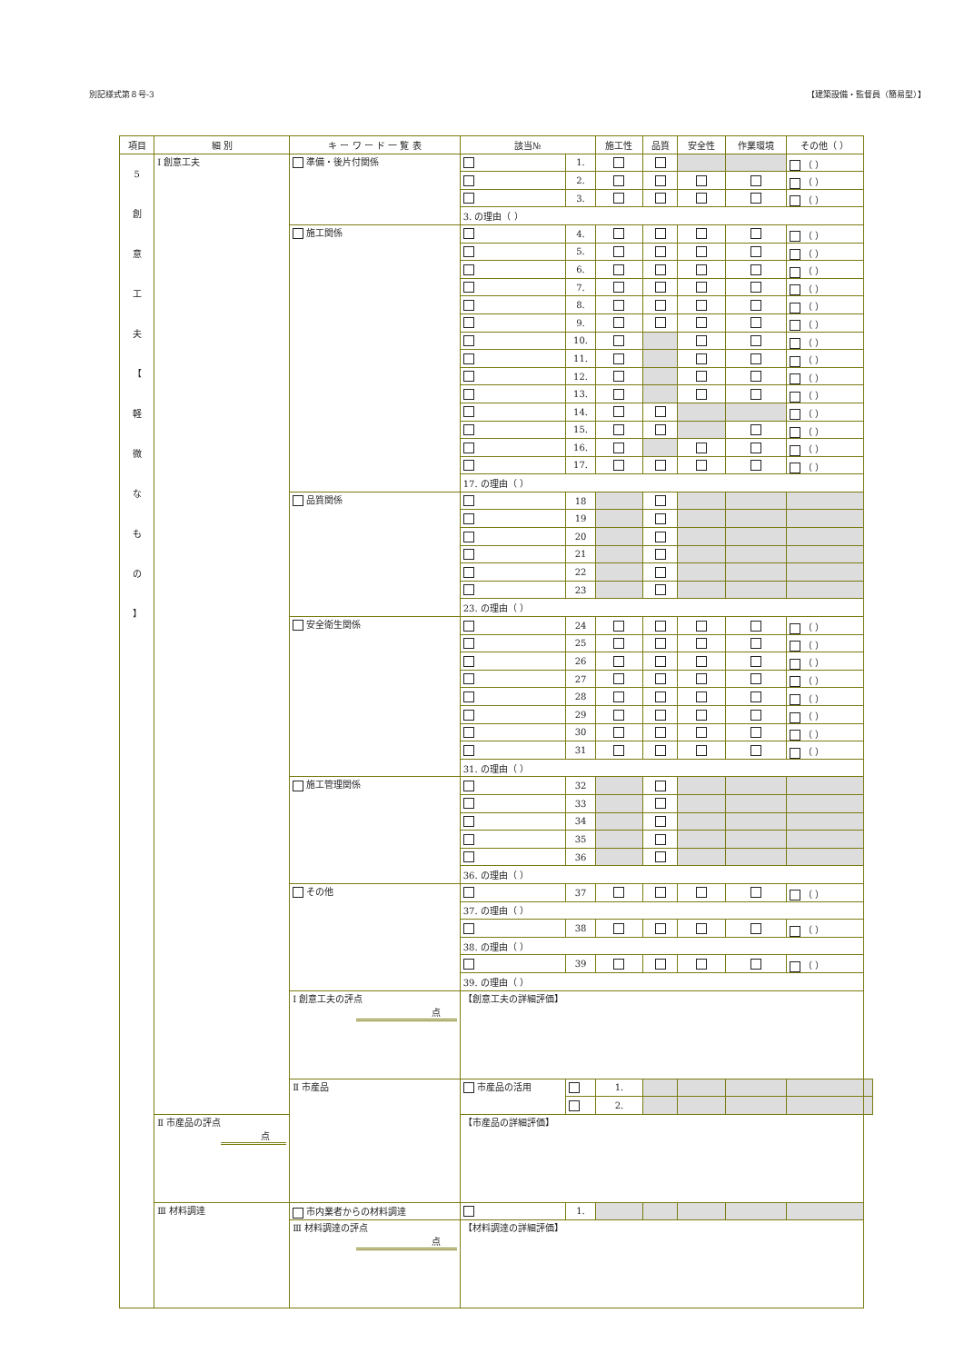別記様式第８号-3 【建築設備・監督員（簡易型）】
| 項目 | 細 別 | キ ー ワ ー ド 一 覧 表 | 該当№ | | 施工性 | 品質 | 安全性 | 作業環境 | その他（ ） | |
| --- | --- | --- | --- | --- | --- | --- | --- | --- | --- | --- |
| 5 創 意 工 夫 【 軽 微 な も の 】 | Ⅰ 創意工夫 | 準備・後片付関係 | | 1. | | | | | （ ） | |
| | | | | 2. | | | | | （ ） | |
| | | | | 3. | | | | | （ ） | |
| | | | 3. の理由（ ） | | | | | | | |
| | | 施工関係 | | 4. | | | | | （ ） | |
| | | | | 5. | | | | | （ ） | |
| | | | | 6. | | | | | （ ） | |
| | | | | 7. | | | | | （ ） | |
| | | | | 8. | | | | | （ ） | |
| | | | | 9. | | | | | （ ） | |
| | | | | 10. | | | | | （ ） | |
| | | | | 11. | | | | | （ ） | |
| | | | | 12. | | | | | （ ） | |
| | | | | 13. | | | | | （ ） | |
| | | | | 14. | | | | | （ ） | |
| | | | | 15. | | | | | （ ） | |
| | | | | 16. | | | | | （ ） | |
| | | | | 17. | | | | | （ ） | |
| | | | 17. の理由（ ） | | | | | | | |
| | | 品質関係 | | 18 | | | | | | |
| | | | | 19 | | | | | | |
| | | | | 20 | | | | | | |
| | | | | 21 | | | | | | |
| | | | | 22 | | | | | | |
| | | | | 23 | | | | | | |
| | | | 23. の理由（ ） | | | | | | | |
| | | 安全衛生関係 | | 24 | | | | | （ ） | |
| | | | | 25 | | | | | （ ） | |
| | | | | 26 | | | | | （ ） | |
| | | | | 27 | | | | | （ ） | |
| | | | | 28 | | | | | （ ） | |
| | | | | 29 | | | | | （ ） | |
| | | | | 30 | | | | | （ ） | |
| | | | | 31 | | | | | （ ） | |
| | | | 31. の理由（ ） | | | | | | | |
| | | 施工管理関係 | | 32 | | | | | | |
| | | | | 33 | | | | | | |
| | | | | 34 | | | | | | |
| | | | | 35 | | | | | | |
| | | | | 36 | | | | | | |
| | | | 36. の理由（ ） | | | | | | | |
| | | その他 | | 37 | | | | | （ ） | |
| | | | 37. の理由（ ） | | | | | | | |
| | | | | 38 | | | | | （ ） | |
| | | | 38. の理由（ ） | | | | | | | |
| | | | | 39 | | | | | （ ） | |
| | | | 39. の理由（ ） | | | | | | | |
| | | Ⅰ 創意工夫の評点 点 | 【創意工夫の詳細評価】 | | | | | | | |
| | | Ⅱ 市産品 | 市産品の活用 | | 1. | | | | | |
| | | | | | 2. | | | | | |
| | Ⅱ 市産品の評点 点 | | 【市産品の詳細評価】 | | | | | | | |
| | Ⅲ 材料調達 | 市内業者からの材料調達 | | 1. | | | | | | |
| | | Ⅲ 材料調達の評点 点 | 【材料調達の詳細評価】 | | | | | | | |